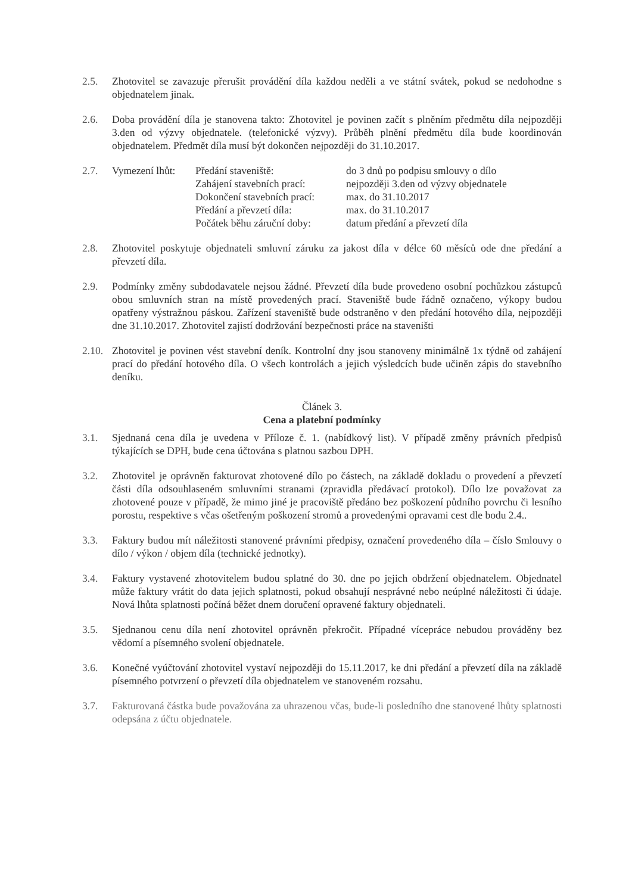2.5. Zhotovitel se zavazuje přerušit provádění díla každou neděli a ve státní svátek, pokud se nedohodne s objednatelem jinak.
2.6. Doba provádění díla je stanovena takto: Zhotovitel je povinen začít s plněním předmětu díla nejpozději 3.den od výzvy objednatele. (telefonické výzvy). Průběh plnění předmětu díla bude koordinován objednatelem. Předmět díla musí být dokončen nejpozději do 31.10.2017.
2.7. Vymezení lhůt:
Předání staveniště: do 3 dnů po podpisu smlouvy o dílo
Zahájení stavebních prací:
nejpozději 3.den od výzvy objednatele
Dokončení stavebních prací:
max. do 31.10.2017
Předání a převzetí díla: max. do 31.10.2017
Počátek běhu záruční doby:
datum předání a převzetí díla
2.8. Zhotovitel poskytuje objednateli smluvní záruku za jakost díla v délce 60 měsíců ode dne předání a převzetí díla.
2.9. Podmínky změny subdodavatele nejsou žádné. Převzetí díla bude provedeno osobní pochůzkou zástupců obou smluvních stran na místě provedených prací. Staveniště bude řádně označeno, výkopy budou opatřeny výstražnou páskou. Zařízení staveniště bude odstraněno v den předání hotového díla, nejpozději dne 31.10.2017. Zhotovitel zajistí dodržování bezpečnosti práce na staveništi
2.10.
Zhotovitel je povinen vést stavební deník. Kontrolní dny jsou stanoveny minimálně 1x týdně od zahájení prací do předání hotového díla. O všech kontrolách a jejich výsledcích bude učiněn zápis do stavebního deníku.
Článek 3.
Cena a platební podmínky
3.1. Sjednaná cena díla je uvedena v Příloze č. 1. (nabídkový list). V případě změny právních předpisů týkajících se DPH, bude cena účtována s platnou sazbou DPH.
3.2. Zhotovitel je oprávněn fakturovat zhotovené dílo po částech, na základě dokladu o provedení a převzetí části díla odsouhlaseném smluvními stranami (zpravidla předávací protokol). Dílo lze považovat za zhotovené pouze v případě, že mimo jiné je pracoviště předáno bez poškození půdního povrchu či lesního porostu, respektive s včas ošetřeným poškození stromů a provedenými opravami cest dle bodu 2.4..
3.3. Faktury budou mít náležitosti stanovené právními předpisy, označení provedeného díla – číslo Smlouvy o dílo / výkon / objem díla (technické jednotky).
3.4. Faktury vystavené zhotovitelem budou splatné do 30. dne po jejich obdržení objednatelem. Objednatel může faktury vrátit do data jejich splatnosti, pokud obsahují nesprávné nebo neúplné náležitosti či údaje. Nová lhůta splatnosti počíná běžet dnem doručení opravené faktury objednateli.
3.5. Sjednanou cenu díla není zhotovitel oprávněn překročit. Případné vícepráce nebudou prováděny bez vědomí a písemného svolení objednatele.
3.6. Konečné vyúčtování zhotovitel vystaví nejpozději do 15.11.2017, ke dni předání a převzetí díla na základě písemného potvrzení o převzetí díla objednatelem ve stanoveném rozsahu.
3.7. Fakturovaná částka bude považována za uhrazenou včas, bude-li posledního dne stanovené lhůty splatnosti odepsána z účtu objednatele.